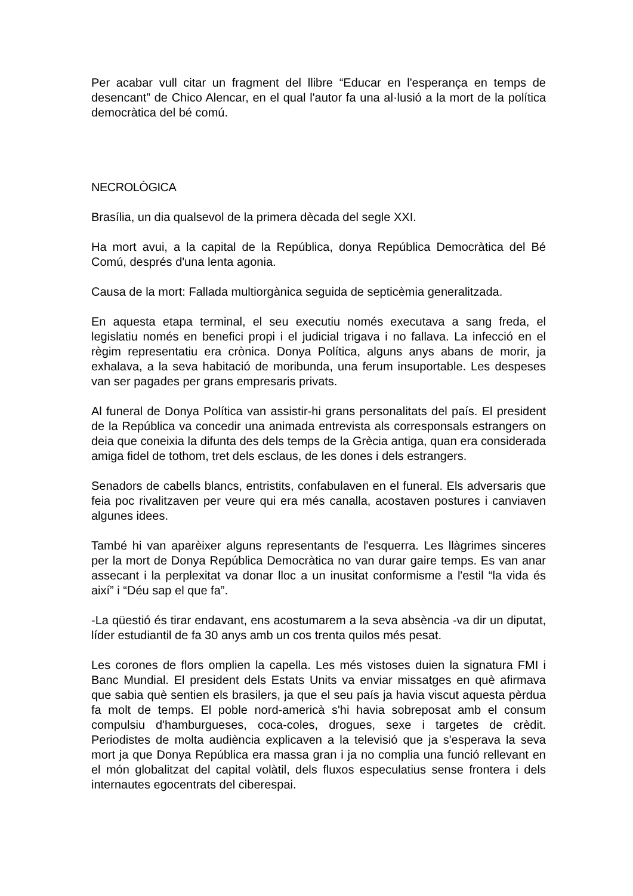Per acabar vull citar un fragment del llibre “Educar en l'esperança en temps de desencant” de Chico Alencar, en el qual l'autor fa una al·lusió a la mort de la política democràtica del bé comú.
NECROLÒGICA
Brasília, un dia qualsevol de la primera dècada del segle XXI.
Ha mort avui, a la capital de la República, donya República Democràtica del Bé Comú, després d'una lenta agonia.
Causa de la mort: Fallada multiorgànica seguida de septicèmia generalitzada.
En aquesta etapa terminal, el seu executiu només executava a sang freda, el legislatiu només en benefici propi i el judicial trigava i no fallava. La infecció en el règim representatiu era crònica. Donya Política, alguns anys abans de morir, ja exhalava, a la seva habitació de moribunda, una ferum insuportable. Les despeses van ser pagades per grans empresaris privats.
Al funeral de Donya Política van assistir-hi grans personalitats del país. El president de la República va concedir una animada entrevista als corresponsals estrangers on deia que coneixia la difunta des dels temps de la Grècia antiga, quan era considerada amiga fidel de tothom, tret dels esclaus, de les dones i dels estrangers.
Senadors de cabells blancs, entristits, confabulaven en el funeral. Els adversaris que feia poc rivalitzaven per veure qui era més canalla, acostaven postures i canviaven algunes idees.
També hi van aparèixer alguns representants de l'esquerra. Les llàgrimes sinceres per la mort de Donya República Democràtica no van durar gaire temps. Es van anar assecant i la perplexitat va donar lloc a un inusitat conformisme a l'estil “la vida és així” i “Déu sap el que fa”.
-La qüestió és tirar endavant, ens acostumarem a la seva absència -va dir un diputat, líder estudiantil de fa 30 anys amb un cos trenta quilos més pesat.
Les corones de flors omplien la capella. Les més vistoses duien la signatura FMI i Banc Mundial. El president dels Estats Units va enviar missatges en què afirmava que sabia què sentien els brasilers, ja que el seu país ja havia viscut aquesta pèrdua fa molt de temps. El poble nord-americà s'hi havia sobreposat amb el consum compulsiu d'hamburgueses, coca-coles, drogues, sexe i targetes de crèdit. Periodistes de molta audiència explicaven a la televisió que ja s'esperava la seva mort ja que Donya República era massa gran i ja no complia una funció rellevant en el món globalitzat del capital volàtil, dels fluxos especulatius sense frontera i dels internautes egocentrats del ciberespai.